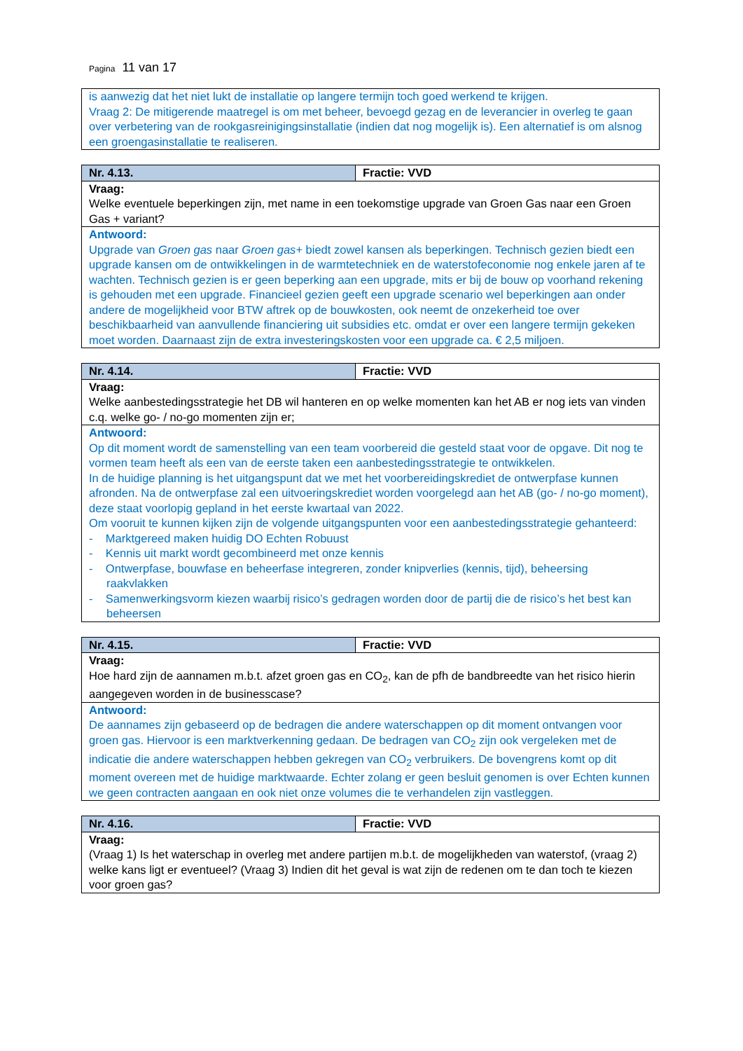Pagina 11 van 17
| is aanwezig dat het niet lukt de installatie op langere termijn toch goed werkend te krijgen. Vraag 2: De mitigerende maatregel is om met beheer, bevoegd gezag en de leverancier in overleg te gaan over verbetering van de rookgasreinigingsinstallatie (indien dat nog mogelijk is). Een alternatief is om alsnog een groengasinstallatie te realiseren. |
| Nr. 4.13. | Fractie: VVD |
| Vraag: Welke eventuele beperkingen zijn, met name in een toekomstige upgrade van Groen Gas naar een Groen Gas + variant? | |
| Antwoord: Upgrade van Groen gas naar Groen gas+ biedt zowel kansen als beperkingen. Technisch gezien biedt een upgrade kansen om de ontwikkelingen in de warmtetechniek en de waterstofeconomie nog enkele jaren af te wachten. Technisch gezien is er geen beperking aan een upgrade, mits er bij de bouw op voorhand rekening is gehouden met een upgrade. Financieel gezien geeft een upgrade scenario wel beperkingen aan onder andere de mogelijkheid voor BTW aftrek op de bouwkosten, ook neemt de onzekerheid toe over beschikbaarheid van aanvullende financiering uit subsidies etc. omdat er over een langere termijn gekeken moet worden. Daarnaast zijn de extra investeringskosten voor een upgrade ca. € 2,5 miljoen. | |
| Nr. 4.14. | Fractie: VVD |
| Vraag: Welke aanbestedingsstrategie het DB wil hanteren en op welke momenten kan het AB er nog iets van vinden c.q. welke go- / no-go momenten zijn er; | |
| Antwoord: Op dit moment wordt de samenstelling van een team voorbereid die gesteld staat voor de opgave. Dit nog te vormen team heeft als een van de eerste taken een aanbestedingsstrategie te ontwikkelen. In de huidige planning is het uitgangspunt dat we met het voorbereidingskrediet de ontwerpfase kunnen afronden. Na de ontwerpfase zal een uitvoeringskrediet worden voorgelegd aan het AB (go- / no-go moment), deze staat voorlopig gepland in het eerste kwartaal van 2022. Om vooruit te kunnen kijken zijn de volgende uitgangspunten voor een aanbestedingsstrategie gehanteerd: - Marktgereed maken huidig DO Echten Robuust - Kennis uit markt wordt gecombineerd met onze kennis - Ontwerpfase, bouwfase en beheerfase integreren, zonder knipverlies (kennis, tijd), beheersing raakvlakken - Samenwerkingsvorm kiezen waarbij risico’s gedragen worden door de partij die de risico’s het best kan beheersen | |
| Nr. 4.15. | Fractie: VVD |
| Vraag: Hoe hard zijn de aannamen m.b.t. afzet groen gas en CO<sub>2</sub>, kan de pfh de bandbreedte van het risico hierin aangegeven worden in de businesscase? | |
| Antwoord: De aannames zijn gebaseerd op de bedragen die andere waterschappen op dit moment ontvangen voor groen gas. Hiervoor is een marktverkenning gedaan. De bedragen van CO<sub>2</sub> zijn ook vergeleken met de indicatie die andere waterschappen hebben gekregen van CO<sub>2</sub> verbruikers. De bovengrens komt op dit moment overeen met de huidige marktwaarde. Echter zolang er geen besluit genomen is over Echten kunnen we geen contracten aangaan en ook niet onze volumes die te verhandelen zijn vastleggen. | |
| Nr. 4.16. | Fractie: VVD |
| Vraag: (Vraag 1) Is het waterschap in overleg met andere partijen m.b.t. de mogelijkheden van waterstof, (vraag 2) welke kans ligt er eventueel? (Vraag 3) Indien dit het geval is wat zijn de redenen om te dan toch te kiezen voor groen gas? | |